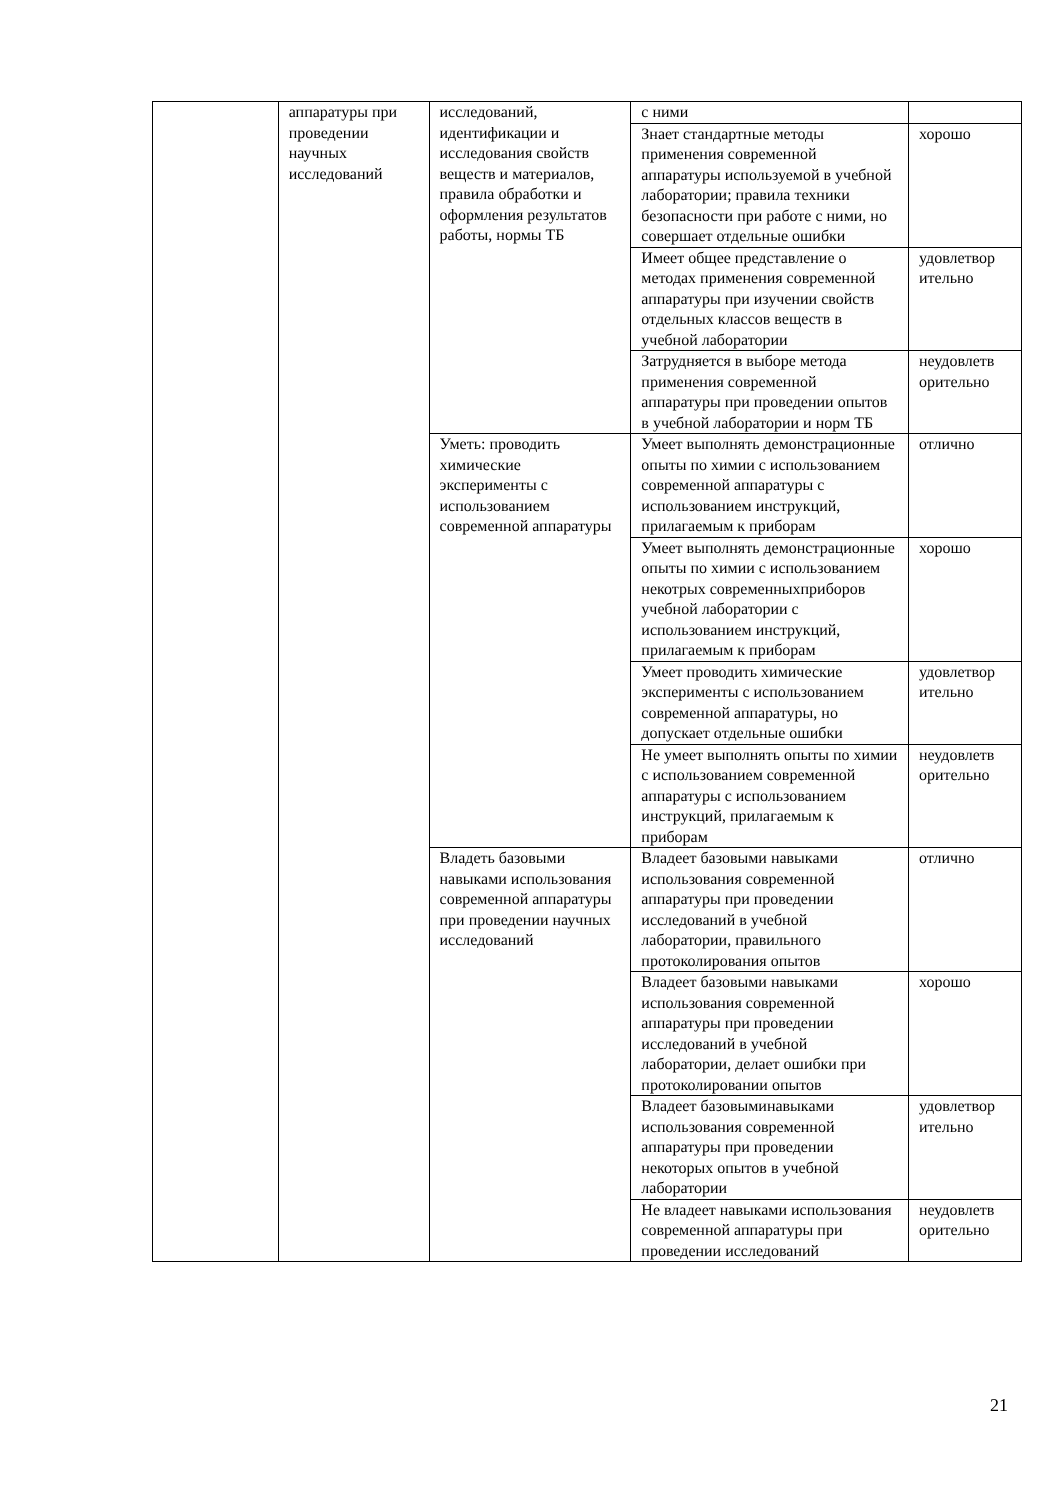| | аппаратуры при проведении научных исследований | исследований, идентификации и исследования свойств веществ и материалов, правила обработки и оформления результатов работы, нормы ТБ | с ними | |
| | | | Знает стандартные методы применения современной аппаратуры используемой в учебной лаборатории; правила техники безопасности при работе с ними, но совершает отдельные ошибки | хорошо |
| | | | Имеет общее представление о методах применения современной аппаратуры при изучении свойств отдельных классов веществ в учебной лаборатории | удовлетвор ительно |
| | | | Затрудняется в выборе метода применения современной аппаратуры при проведении опытов в учебной лаборатории и норм ТБ | неудовлетв орительно |
| | | Уметь: проводить химические эксперименты с использованием современной аппаратуры | Умеет выполнять демонстрационные опыты по химии с использованием современной аппаратуры с использованием инструкций, прилагаемым к приборам | отлично |
| | | | Умеет выполнять демонстрационные опыты по химии с использованием некотрых современныхприборов учебной лаборатории с использованием инструкций, прилагаемым к приборам | хорошо |
| | | | Умеет проводить химические эксперименты с использованием современной аппаратуры, но допускает отдельные ошибки | удовлетвор ительно |
| | | | Не умеет выполнять опыты по химии с использованием современной аппаратуры с использованием инструкций, прилагаемым к приборам | неудовлетв орительно |
| | | Владеть базовыми навыками использования современной аппаратуры при проведении научных исследований | Владеет базовыми навыками использования современной аппаратуры при проведении исследований в учебной лаборатории, правильного протоколирования опытов | отлично |
| | | | Владеет базовыми навыками использования современной аппаратуры при проведении исследований в учебной лаборатории, делает ошибки при протоколировании опытов | хорошо |
| | | | Владеет базовыминавыками использования современной аппаратуры при проведении некоторых опытов в учебной лаборатории | удовлетвор ительно |
| | | | Не владеет навыками использования современной аппаратуры при проведении исследований | неудовлетв орительно |
21